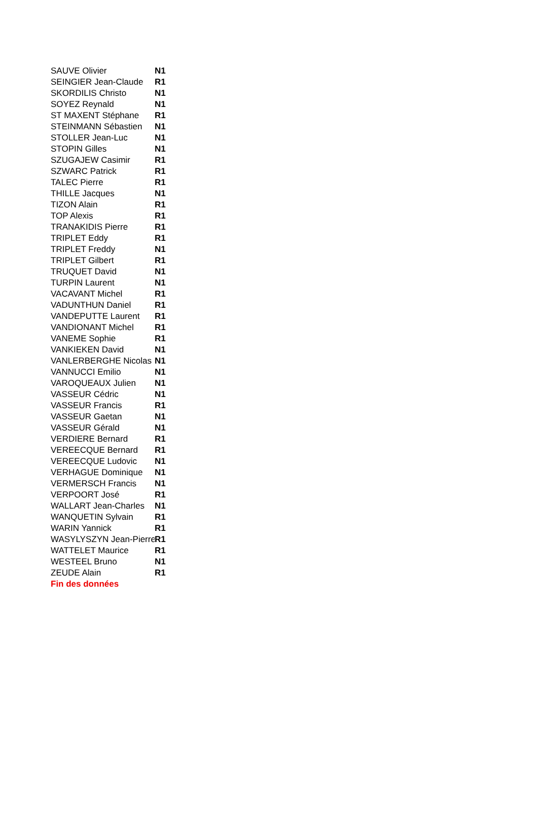| SAUVE Olivier | N1 |
| SEINGIER Jean-Claude | R1 |
| SKORDILIS Christo | N1 |
| SOYEZ Reynald | N1 |
| ST MAXENT Stéphane | R1 |
| STEINMANN Sébastien | N1 |
| STOLLER Jean-Luc | N1 |
| STOPIN Gilles | N1 |
| SZUGAJEW Casimir | R1 |
| SZWARC Patrick | R1 |
| TALEC Pierre | R1 |
| THILLE Jacques | N1 |
| TIZON Alain | R1 |
| TOP Alexis | R1 |
| TRANAKIDIS Pierre | R1 |
| TRIPLET Eddy | R1 |
| TRIPLET Freddy | N1 |
| TRIPLET Gilbert | R1 |
| TRUQUET David | N1 |
| TURPIN Laurent | N1 |
| VACAVANT Michel | R1 |
| VADUNTHUN Daniel | R1 |
| VANDEPUTTE Laurent | R1 |
| VANDIONANT Michel | R1 |
| VANEME Sophie | R1 |
| VANKIEKEN David | N1 |
| VANLERBERGHE Nicolas | N1 |
| VANNUCCI Emilio | N1 |
| VAROQUEAUX Julien | N1 |
| VASSEUR Cédric | N1 |
| VASSEUR Francis | R1 |
| VASSEUR Gaetan | N1 |
| VASSEUR Gérald | N1 |
| VERDIERE Bernard | R1 |
| VEREECQUE Bernard | R1 |
| VEREECQUE Ludovic | N1 |
| VERHAGUE Dominique | N1 |
| VERMERSCH Francis | N1 |
| VERPOORT José | R1 |
| WALLART Jean-Charles | N1 |
| WANQUETIN Sylvain | R1 |
| WARIN Yannick | R1 |
| WASYLYSZYN Jean-Pierre | R1 |
| WATTELET Maurice | R1 |
| WESTEEL Bruno | N1 |
| ZEUDE Alain | R1 |
| Fin des données | |